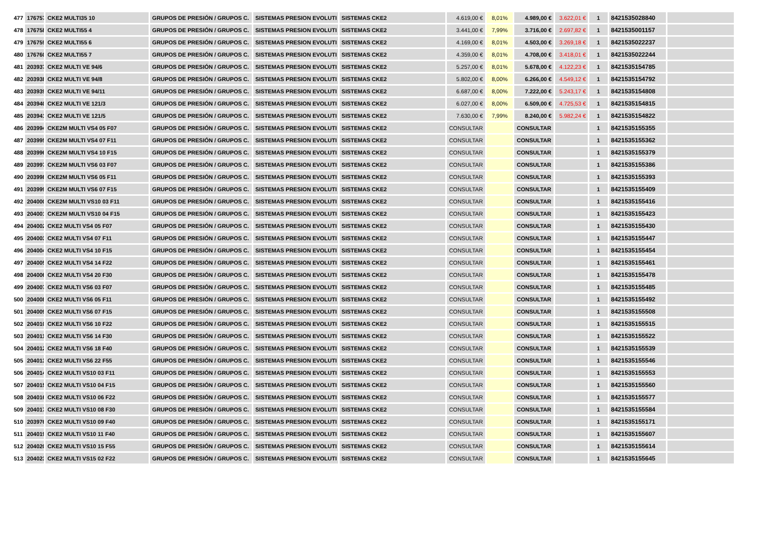| 477 | 176757 | CKE2 MULTI35 10 | GRUPOS DE PRESIÓN / GRUPOS C. | SISTEMAS PRESION EVOLUTI | SISTEMAS CKE2 | 4.619,00 € | 8,01% | 4.989,00 € | 3.622,01 € | 1 | 8421535028840 | |
| 478 | 176758 | CKE2 MULTI55 4 | GRUPOS DE PRESIÓN / GRUPOS C. | SISTEMAS PRESION EVOLUTI | SISTEMAS CKE2 | 3.441,00 € | 7,99% | 3.716,00 € | 2.697,82 € | 1 | 8421535001157 | |
| 479 | 176759 | CKE2 MULTI55 6 | GRUPOS DE PRESIÓN / GRUPOS C. | SISTEMAS PRESION EVOLUTI | SISTEMAS CKE2 | 4.169,00 € | 8,01% | 4.503,00 € | 3.269,18 € | 1 | 8421535022237 | |
| 480 | 176760 | CKE2 MULTI55 7 | GRUPOS DE PRESIÓN / GRUPOS C. | SISTEMAS PRESION EVOLUTI | SISTEMAS CKE2 | 4.359,00 € | 8,01% | 4.708,00 € | 3.418,01 € | 1 | 8421535022244 | |
| 481 | 203937 | CKE2 MULTI VE 94/6 | GRUPOS DE PRESIÓN / GRUPOS C. | SISTEMAS PRESION EVOLUTI | SISTEMAS CKE2 | 5.257,00 € | 8,01% | 5.678,00 € | 4.122,23 € | 1 | 8421535154785 | |
| 482 | 203938 | CKE2 MULTI VE 94/8 | GRUPOS DE PRESIÓN / GRUPOS C. | SISTEMAS PRESION EVOLUTI | SISTEMAS CKE2 | 5.802,00 € | 8,00% | 6.266,00 € | 4.549,12 € | 1 | 8421535154792 | |
| 483 | 203939 | CKE2 MULTI VE 94/11 | GRUPOS DE PRESIÓN / GRUPOS C. | SISTEMAS PRESION EVOLUTI | SISTEMAS CKE2 | 6.687,00 € | 8,00% | 7.222,00 € | 5.243,17 € | 1 | 8421535154808 | |
| 484 | 203940 | CKE2 MULTI VE 121/3 | GRUPOS DE PRESIÓN / GRUPOS C. | SISTEMAS PRESION EVOLUTI | SISTEMAS CKE2 | 6.027,00 € | 8,00% | 6.509,00 € | 4.725,53 € | 1 | 8421535154815 | |
| 485 | 203941 | CKE2 MULTI VE 121/5 | GRUPOS DE PRESIÓN / GRUPOS C. | SISTEMAS PRESION EVOLUTI | SISTEMAS CKE2 | 7.630,00 € | 7,99% | 8.240,00 € | 5.982,24 € | 1 | 8421535154822 | |
| 486 | 203994 | CKE2M MULTI VS4 05 F07 | GRUPOS DE PRESIÓN / GRUPOS C. | SISTEMAS PRESION EVOLUTI | SISTEMAS CKE2 | CONSULTAR | | CONSULTAR | | 1 | 8421535155355 | |
| 487 | 203995 | CKE2M MULTI VS4 07 F11 | GRUPOS DE PRESIÓN / GRUPOS C. | SISTEMAS PRESION EVOLUTI | SISTEMAS CKE2 | CONSULTAR | | CONSULTAR | | 1 | 8421535155362 | |
| 488 | 203996 | CKE2M MULTI VS4 10 F15 | GRUPOS DE PRESIÓN / GRUPOS C. | SISTEMAS PRESION EVOLUTI | SISTEMAS CKE2 | CONSULTAR | | CONSULTAR | | 1 | 8421535155379 | |
| 489 | 203997 | CKE2M MULTI VS6 03 F07 | GRUPOS DE PRESIÓN / GRUPOS C. | SISTEMAS PRESION EVOLUTI | SISTEMAS CKE2 | CONSULTAR | | CONSULTAR | | 1 | 8421535155386 | |
| 490 | 203998 | CKE2M MULTI VS6 05 F11 | GRUPOS DE PRESIÓN / GRUPOS C. | SISTEMAS PRESION EVOLUTI | SISTEMAS CKE2 | CONSULTAR | | CONSULTAR | | 1 | 8421535155393 | |
| 491 | 203999 | CKE2M MULTI VS6 07 F15 | GRUPOS DE PRESIÓN / GRUPOS C. | SISTEMAS PRESION EVOLUTI | SISTEMAS CKE2 | CONSULTAR | | CONSULTAR | | 1 | 8421535155409 | |
| 492 | 204000 | CKE2M MULTI VS10 03 F11 | GRUPOS DE PRESIÓN / GRUPOS C. | SISTEMAS PRESION EVOLUTI | SISTEMAS CKE2 | CONSULTAR | | CONSULTAR | | 1 | 8421535155416 | |
| 493 | 204001 | CKE2M MULTI VS10 04 F15 | GRUPOS DE PRESIÓN / GRUPOS C. | SISTEMAS PRESION EVOLUTI | SISTEMAS CKE2 | CONSULTAR | | CONSULTAR | | 1 | 8421535155423 | |
| 494 | 204002 | CKE2 MULTI VS4 05 F07 | GRUPOS DE PRESIÓN / GRUPOS C. | SISTEMAS PRESION EVOLUTI | SISTEMAS CKE2 | CONSULTAR | | CONSULTAR | | 1 | 8421535155430 | |
| 495 | 204003 | CKE2 MULTI VS4 07 F11 | GRUPOS DE PRESIÓN / GRUPOS C. | SISTEMAS PRESION EVOLUTI | SISTEMAS CKE2 | CONSULTAR | | CONSULTAR | | 1 | 8421535155447 | |
| 496 | 204004 | CKE2 MULTI VS4 10 F15 | GRUPOS DE PRESIÓN / GRUPOS C. | SISTEMAS PRESION EVOLUTI | SISTEMAS CKE2 | CONSULTAR | | CONSULTAR | | 1 | 8421535155454 | |
| 497 | 204005 | CKE2 MULTI VS4 14 F22 | GRUPOS DE PRESIÓN / GRUPOS C. | SISTEMAS PRESION EVOLUTI | SISTEMAS CKE2 | CONSULTAR | | CONSULTAR | | 1 | 8421535155461 | |
| 498 | 204006 | CKE2 MULTI VS4 20 F30 | GRUPOS DE PRESIÓN / GRUPOS C. | SISTEMAS PRESION EVOLUTI | SISTEMAS CKE2 | CONSULTAR | | CONSULTAR | | 1 | 8421535155478 | |
| 499 | 204007 | CKE2 MULTI VS6 03 F07 | GRUPOS DE PRESIÓN / GRUPOS C. | SISTEMAS PRESION EVOLUTI | SISTEMAS CKE2 | CONSULTAR | | CONSULTAR | | 1 | 8421535155485 | |
| 500 | 204008 | CKE2 MULTI VS6 05 F11 | GRUPOS DE PRESIÓN / GRUPOS C. | SISTEMAS PRESION EVOLUTI | SISTEMAS CKE2 | CONSULTAR | | CONSULTAR | | 1 | 8421535155492 | |
| 501 | 204009 | CKE2 MULTI VS6 07 F15 | GRUPOS DE PRESIÓN / GRUPOS C. | SISTEMAS PRESION EVOLUTI | SISTEMAS CKE2 | CONSULTAR | | CONSULTAR | | 1 | 8421535155508 | |
| 502 | 204010 | CKE2 MULTI VS6 10 F22 | GRUPOS DE PRESIÓN / GRUPOS C. | SISTEMAS PRESION EVOLUTI | SISTEMAS CKE2 | CONSULTAR | | CONSULTAR | | 1 | 8421535155515 | |
| 503 | 204011 | CKE2 MULTI VS6 14 F30 | GRUPOS DE PRESIÓN / GRUPOS C. | SISTEMAS PRESION EVOLUTI | SISTEMAS CKE2 | CONSULTAR | | CONSULTAR | | 1 | 8421535155522 | |
| 504 | 204012 | CKE2 MULTI VS6 18 F40 | GRUPOS DE PRESIÓN / GRUPOS C. | SISTEMAS PRESION EVOLUTI | SISTEMAS CKE2 | CONSULTAR | | CONSULTAR | | 1 | 8421535155539 | |
| 505 | 204013 | CKE2 MULTI VS6 22 F55 | GRUPOS DE PRESIÓN / GRUPOS C. | SISTEMAS PRESION EVOLUTI | SISTEMAS CKE2 | CONSULTAR | | CONSULTAR | | 1 | 8421535155546 | |
| 506 | 204014 | CKE2 MULTI VS10 03 F11 | GRUPOS DE PRESIÓN / GRUPOS C. | SISTEMAS PRESION EVOLUTI | SISTEMAS CKE2 | CONSULTAR | | CONSULTAR | | 1 | 8421535155553 | |
| 507 | 204015 | CKE2 MULTI VS10 04 F15 | GRUPOS DE PRESIÓN / GRUPOS C. | SISTEMAS PRESION EVOLUTI | SISTEMAS CKE2 | CONSULTAR | | CONSULTAR | | 1 | 8421535155560 | |
| 508 | 204016 | CKE2 MULTI VS10 06 F22 | GRUPOS DE PRESIÓN / GRUPOS C. | SISTEMAS PRESION EVOLUTI | SISTEMAS CKE2 | CONSULTAR | | CONSULTAR | | 1 | 8421535155577 | |
| 509 | 204017 | CKE2 MULTI VS10 08 F30 | GRUPOS DE PRESIÓN / GRUPOS C. | SISTEMAS PRESION EVOLUTI | SISTEMAS CKE2 | CONSULTAR | | CONSULTAR | | 1 | 8421535155584 | |
| 510 | 203976 | CKE2 MULTI VS10 09 F40 | GRUPOS DE PRESIÓN / GRUPOS C. | SISTEMAS PRESION EVOLUTI | SISTEMAS CKE2 | CONSULTAR | | CONSULTAR | | 1 | 8421535155171 | |
| 511 | 204019 | CKE2 MULTI VS10 11 F40 | GRUPOS DE PRESIÓN / GRUPOS C. | SISTEMAS PRESION EVOLUTI | SISTEMAS CKE2 | CONSULTAR | | CONSULTAR | | 1 | 8421535155607 | |
| 512 | 204020 | CKE2 MULTI VS10 15 F55 | GRUPOS DE PRESIÓN / GRUPOS C. | SISTEMAS PRESION EVOLUTI | SISTEMAS CKE2 | CONSULTAR | | CONSULTAR | | 1 | 8421535155614 | |
| 513 | 204023 | CKE2 MULTI VS15 02 F22 | GRUPOS DE PRESIÓN / GRUPOS C. | SISTEMAS PRESION EVOLUTI | SISTEMAS CKE2 | CONSULTAR | | CONSULTAR | | 1 | 8421535155645 | |